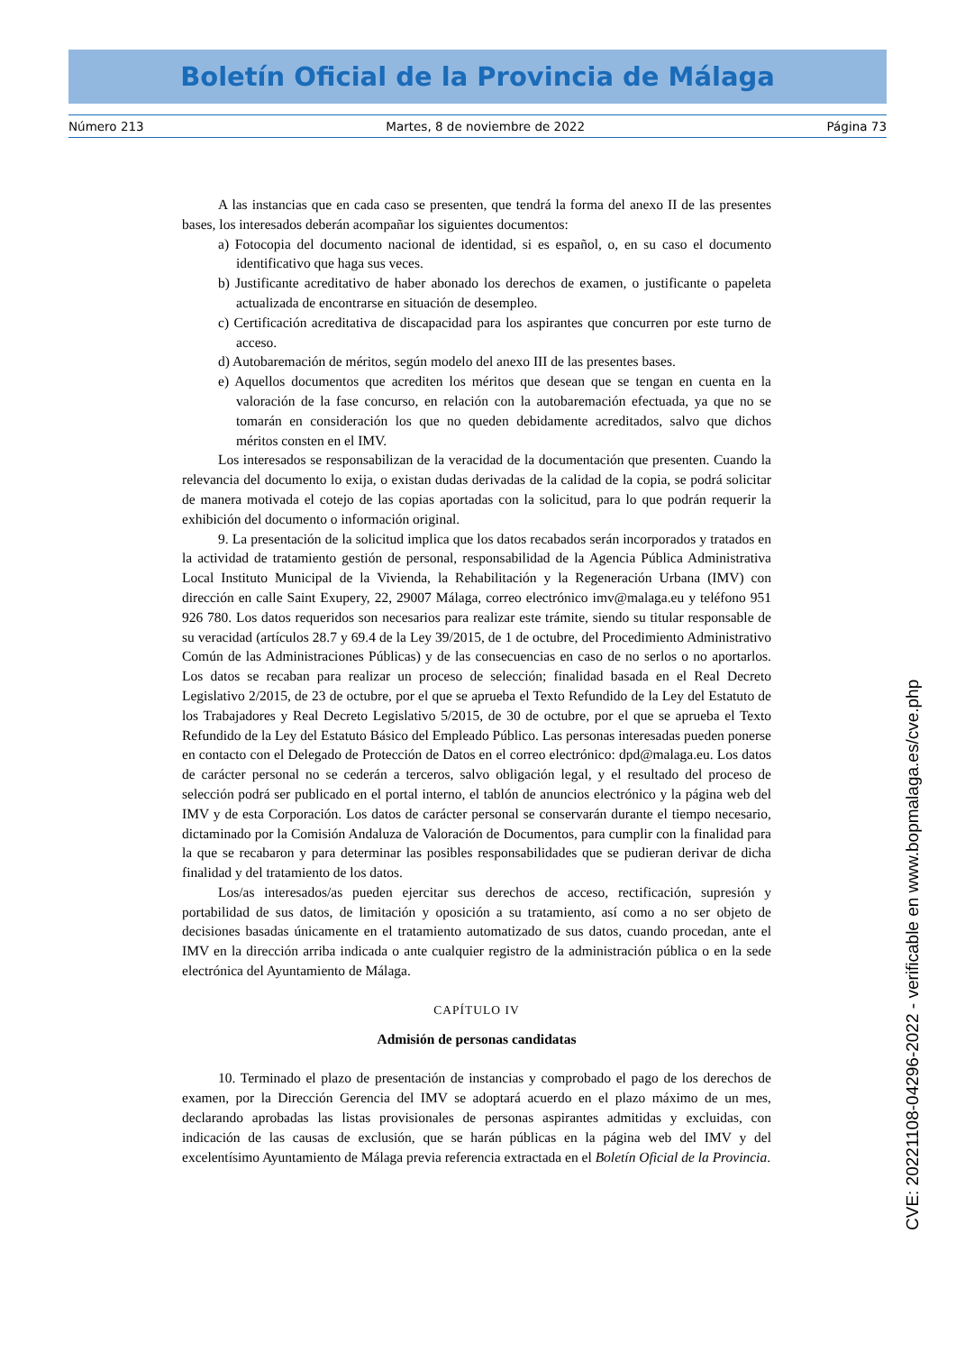Boletín Oficial de la Provincia de Málaga
Número 213 Martes, 8 de noviembre de 2022 Página 73
A las instancias que en cada caso se presenten, que tendrá la forma del anexo II de las presentes bases, los interesados deberán acompañar los siguientes documentos:
a) Fotocopia del documento nacional de identidad, si es español, o, en su caso el documento identificativo que haga sus veces.
b) Justificante acreditativo de haber abonado los derechos de examen, o justificante o papeleta actualizada de encontrarse en situación de desempleo.
c) Certificación acreditativa de discapacidad para los aspirantes que concurren por este turno de acceso.
d) Autobaremación de méritos, según modelo del anexo III de las presentes bases.
e) Aquellos documentos que acrediten los méritos que desean que se tengan en cuenta en la valoración de la fase concurso, en relación con la autobaremación efectuada, ya que no se tomarán en consideración los que no queden debidamente acreditados, salvo que dichos méritos consten en el IMV.
Los interesados se responsabilizan de la veracidad de la documentación que presenten. Cuando la relevancia del documento lo exija, o existan dudas derivadas de la calidad de la copia, se podrá solicitar de manera motivada el cotejo de las copias aportadas con la solicitud, para lo que podrán requerir la exhibición del documento o información original.
9. La presentación de la solicitud implica que los datos recabados serán incorporados y tratados en la actividad de tratamiento gestión de personal, responsabilidad de la Agencia Pública Administrativa Local Instituto Municipal de la Vivienda, la Rehabilitación y la Regeneración Urbana (IMV) con dirección en calle Saint Exupery, 22, 29007 Málaga, correo electrónico imv@malaga.eu y teléfono 951 926 780. Los datos requeridos son necesarios para realizar este trámite, siendo su titular responsable de su veracidad (artículos 28.7 y 69.4 de la Ley 39/2015, de 1 de octubre, del Procedimiento Administrativo Común de las Administraciones Públicas) y de las consecuencias en caso de no serlos o no aportarlos. Los datos se recaban para realizar un proceso de selección; finalidad basada en el Real Decreto Legislativo 2/2015, de 23 de octubre, por el que se aprueba el Texto Refundido de la Ley del Estatuto de los Trabajadores y Real Decreto Legislativo 5/2015, de 30 de octubre, por el que se aprueba el Texto Refundido de la Ley del Estatuto Básico del Empleado Público. Las personas interesadas pueden ponerse en contacto con el Delegado de Protección de Datos en el correo electrónico: dpd@malaga.eu. Los datos de carácter personal no se cederán a terceros, salvo obligación legal, y el resultado del proceso de selección podrá ser publicado en el portal interno, el tablón de anuncios electrónico y la página web del IMV y de esta Corporación. Los datos de carácter personal se conservarán durante el tiempo necesario, dictaminado por la Comisión Andaluza de Valoración de Documentos, para cumplir con la finalidad para la que se recabaron y para determinar las posibles responsabilidades que se pudieran derivar de dicha finalidad y del tratamiento de los datos.
Los/as interesados/as pueden ejercitar sus derechos de acceso, rectificación, supresión y portabilidad de sus datos, de limitación y oposición a su tratamiento, así como a no ser objeto de decisiones basadas únicamente en el tratamiento automatizado de sus datos, cuando procedan, ante el IMV en la dirección arriba indicada o ante cualquier registro de la administración pública o en la sede electrónica del Ayuntamiento de Málaga.
CAPÍTULO IV
Admisión de personas candidatas
10. Terminado el plazo de presentación de instancias y comprobado el pago de los derechos de examen, por la Dirección Gerencia del IMV se adoptará acuerdo en el plazo máximo de un mes, declarando aprobadas las listas provisionales de personas aspirantes admitidas y excluidas, con indicación de las causas de exclusión, que se harán públicas en la página web del IMV y del excelentísimo Ayuntamiento de Málaga previa referencia extractada en el Boletín Oficial de la Provincia.
CVE: 20221108-04296-2022 - verificable en www.bopmalaga.es/cve.php